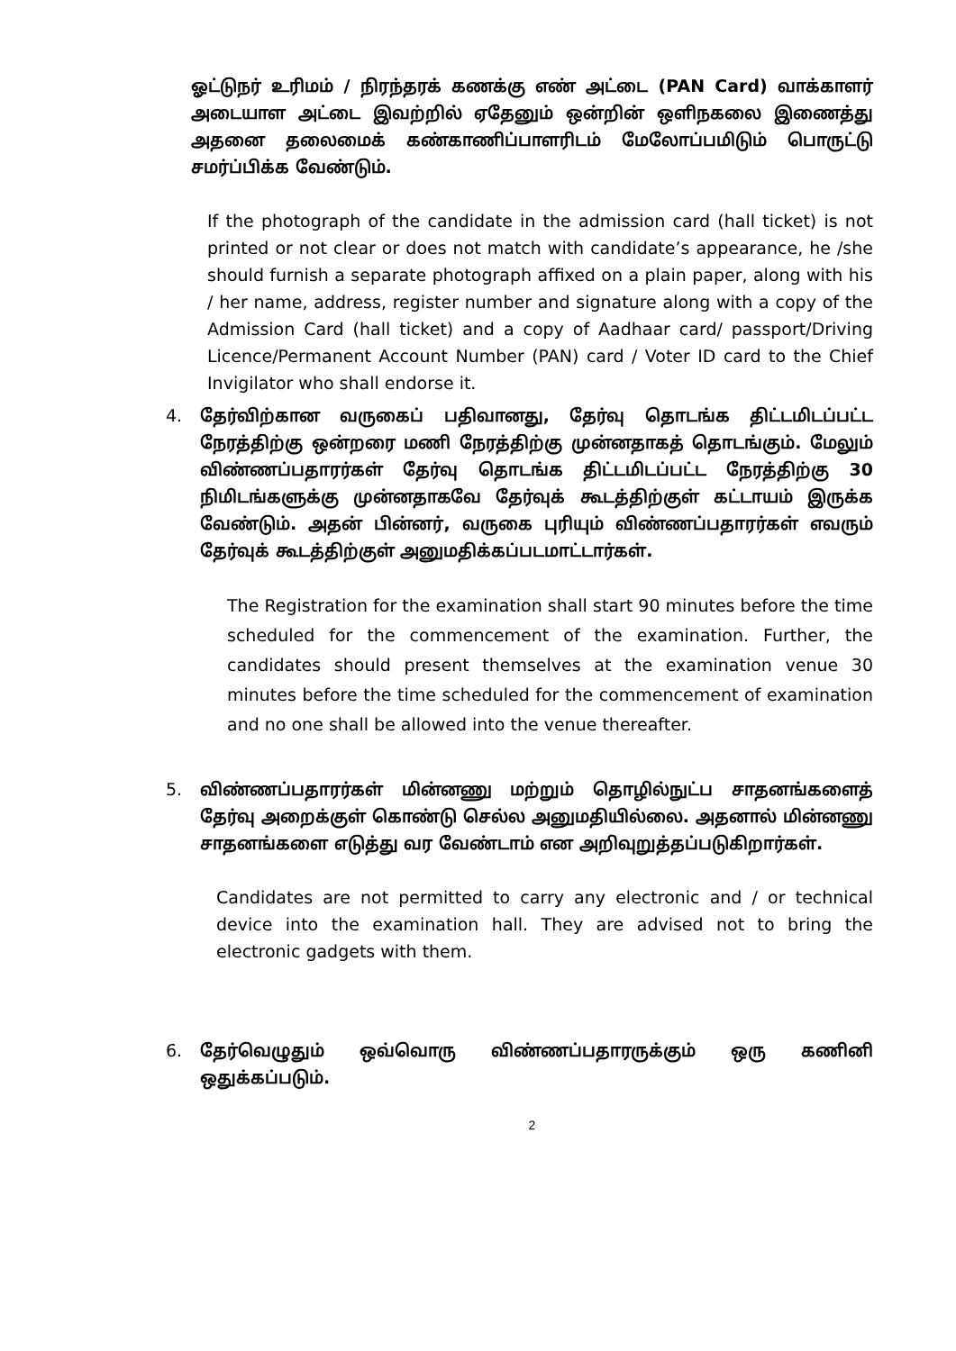ஓட்டுநர் உரிமம் / நிரந்தரக் கணக்கு எண் அட்டை (PAN Card) வாக்காளர் அடையாள அட்டை இவற்றில் ஏதேனும் ஒன்றின் ஒளிநகலை இணைத்து அதனை தலைமைக் கண்காணிப்பாளரிடம் மேலோப்பமிடும் பொருட்டு சமர்ப்பிக்க வேண்டும்.
If the photograph of the candidate in the admission card (hall ticket) is not printed or not clear or does not match with candidate’s appearance, he /she should furnish a separate photograph affixed on a plain paper, along with his / her name, address, register number and signature along with a copy of the Admission Card (hall ticket) and a copy of Aadhaar card/ passport/Driving Licence/Permanent Account Number (PAN) card / Voter ID card to the Chief Invigilator who shall endorse it.
4. தேர்விற்கான வருகைப் பதிவானது, தேர்வு தொடங்க திட்டமிடப்பட்ட நேரத்திற்கு ஒன்றரை மணி நேரத்திற்கு முன்னதாகத் தொடங்கும். மேலும் விண்ணப்பதாரர்கள் தேர்வு தொடங்க திட்டமிடப்பட்ட நேரத்திற்கு 30 நிமிடங்களுக்கு முன்னதாகவே தேர்வுக் கூடத்திற்குள் கட்டாயம் இருக்க வேண்டும். அதன் பின்னர், வருகை புரியும் விண்ணப்பதாரர்கள் எவரும் தேர்வுக் கூடத்திற்குள் அனுமதிக்கப்படமாட்டார்கள்.
The Registration for the examination shall start 90 minutes before the time scheduled for the commencement of the examination. Further, the candidates should present themselves at the examination venue 30 minutes before the time scheduled for the commencement of examination and no one shall be allowed into the venue thereafter.
5. விண்ணப்பதாரர்கள் மின்னணு மற்றும் தொழில்நுட்ப சாதனங்களைத் தேர்வு அறைக்குள் கொண்டு செல்ல அனுமதியில்லை. அதனால் மின்னணு சாதனங்களை எடுத்து வர வேண்டாம் என அறிவுறுத்தப்படுகிறார்கள்.
Candidates are not permitted to carry any electronic and / or technical device into the examination hall. They are advised not to bring the electronic gadgets with them.
6. தேர்வெழுதும் ஒவ்வொரு விண்ணப்பதாரருக்கும் ஒரு கணினி ஒதுக்கப்படும்.
2